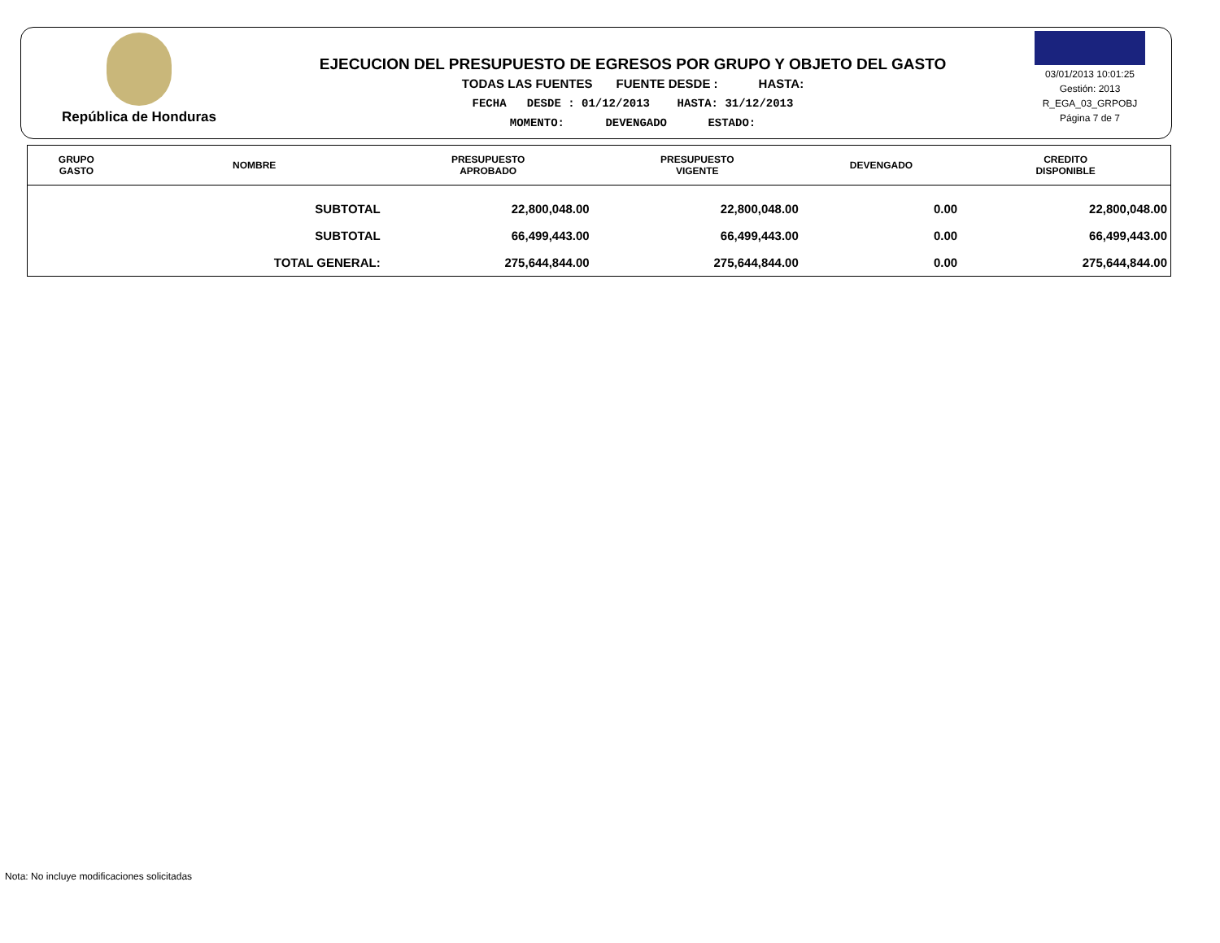República de Honduras
EJECUCION DEL PRESUPUESTO DE EGRESOS POR GRUPO Y OBJETO DEL GASTO
TODAS LAS FUENTES FUENTE DESDE : HASTA:
FECHA DESDE : 01/12/2013 HASTA: 31/12/2013
MOMENTO: DEVENGADO ESTADO:
03/01/2013 10:01:25
Gestión: 2013
R_EGA_03_GRPOBJ
Página 7 de 7
| GRUPO GASTO | NOMBRE | PRESUPUESTO APROBADO | PRESUPUESTO VIGENTE | DEVENGADO | CREDITO DISPONIBLE |
| --- | --- | --- | --- | --- | --- |
| | SUBTOTAL | 22,800,048.00 | 22,800,048.00 | 0.00 | 22,800,048.00 |
| | SUBTOTAL | 66,499,443.00 | 66,499,443.00 | 0.00 | 66,499,443.00 |
| | TOTAL GENERAL: | 275,644,844.00 | 275,644,844.00 | 0.00 | 275,644,844.00 |
Nota: No incluye modificaciones solicitadas